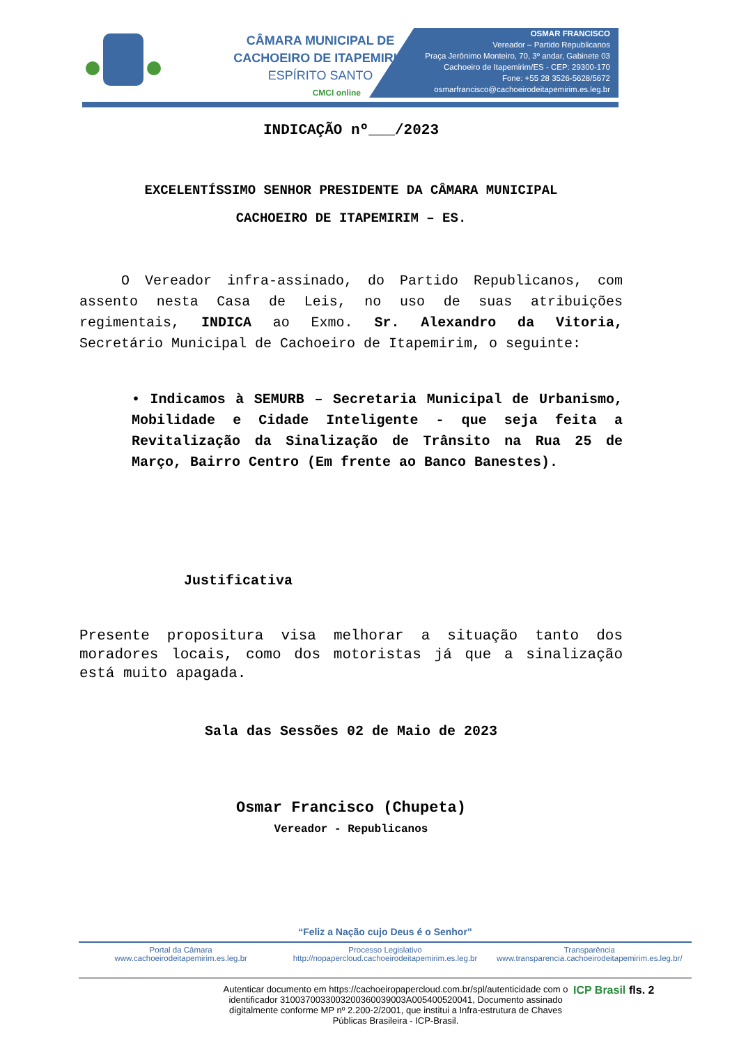CÂMARA MUNICIPAL DE
CACHOEIRO DE ITAPEMIRIM
ESPÍRITO SANTO
CMCI online
OSMAR FRANCISCO
Vereador – Partido Republicanos
Praça Jerônimo Monteiro, 70, 3º andar, Gabinete 03
Cachoeiro de Itapemirim/ES - CEP: 29300-170
Fone: +55 28 3526-5628/5672
osmarfrancisco@cachoeirodeitapemirim.es.leg.br
INDICAÇÃO nº___/2023
EXCELENTÍSSIMO SENHOR PRESIDENTE DA CÂMARA MUNICIPAL
CACHOEIRO DE ITAPEMIRIM – ES.
O Vereador infra-assinado, do Partido Republicanos, com assento nesta Casa de Leis, no uso de suas atribuições regimentais, INDICA ao Exmo. Sr. Alexandro da Vitoria, Secretário Municipal de Cachoeiro de Itapemirim, o seguinte:
• Indicamos à SEMURB – Secretaria Municipal de Urbanismo, Mobilidade e Cidade Inteligente - que seja feita a Revitalização da Sinalização de Trânsito na Rua 25 de Março, Bairro Centro (Em frente ao Banco Banestes).
Justificativa
Presente propositura visa melhorar a situação tanto dos moradores locais, como dos motoristas já que a sinalização está muito apagada.
Sala das Sessões 02 de Maio de 2023
Osmar Francisco (Chupeta)
Vereador - Republicanos
“Feliz a Nação cujo Deus é o Senhor”
Portal da Câmara
www.cachoeirodeitapemirim.es.leg.br
Processo Legislativo
http://nopapercloud.cachoeirodeitapemirim.es.leg.br
Transparência
www.transparencia.cachoeirodeitapemirim.es.leg.br/
Autenticar documento em https://cachoeiropapercloud.com.br/spl/autenticidade com o identificador 3100370033003200360039003A005400520041, Documento assinado digitalmente conforme MP nº 2.200-2/2001, que institui a Infra-estrutura de Chaves Públicas Brasileira - ICP-Brasil.
ICP Brasil
fls. 2